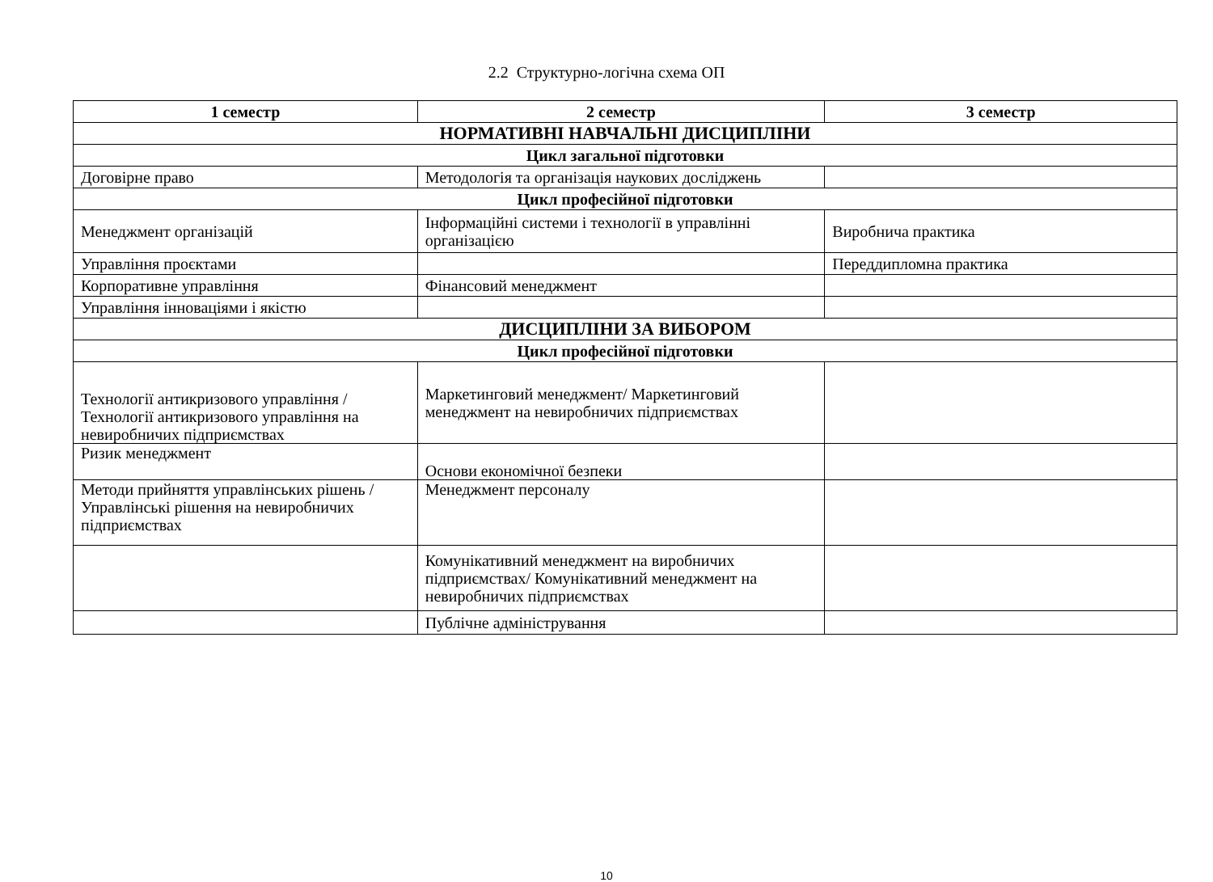2.2 Структурно-логічна схема ОП
| 1 семестр | 2 семестр | 3 семестр |
| --- | --- | --- |
| НОРМАТИВНІ НАВЧАЛЬНІ ДИСЦИПЛІНИ | | |
| Цикл загальної підготовки | | |
| Договірне право | Методологія та організація наукових досліджень | |
| Цикл професійної підготовки | | |
| Менеджмент організацій | Інформаційні системи і технології в управлінні організацією | Виробнича практика |
| Управління проєктами | | Переддипломна практика |
| Корпоративне управління | Фінансовий менеджмент | |
| Управління інноваціями і якістю | | |
| ДИСЦИПЛІНИ ЗА ВИБОРОМ | | |
| Цикл професійної підготовки | | |
| Технології антикризового управління /Технології антикризового управління на невиробничих підприємствах | Маркетинговий менеджмент/ Маркетинговий менеджмент на невиробничих підприємствах | |
| Ризик менеджмент | Основи економічної безпеки | |
| Методи прийняття управлінських рішень / Управлінські рішення на невиробничих підприємствах | Менеджмент персоналу | |
| | Комунікативний менеджмент на виробничих підприємствах/ Комунікативний менеджмент на невиробничих підприємствах | |
| | Публічне адміністрування | |
10